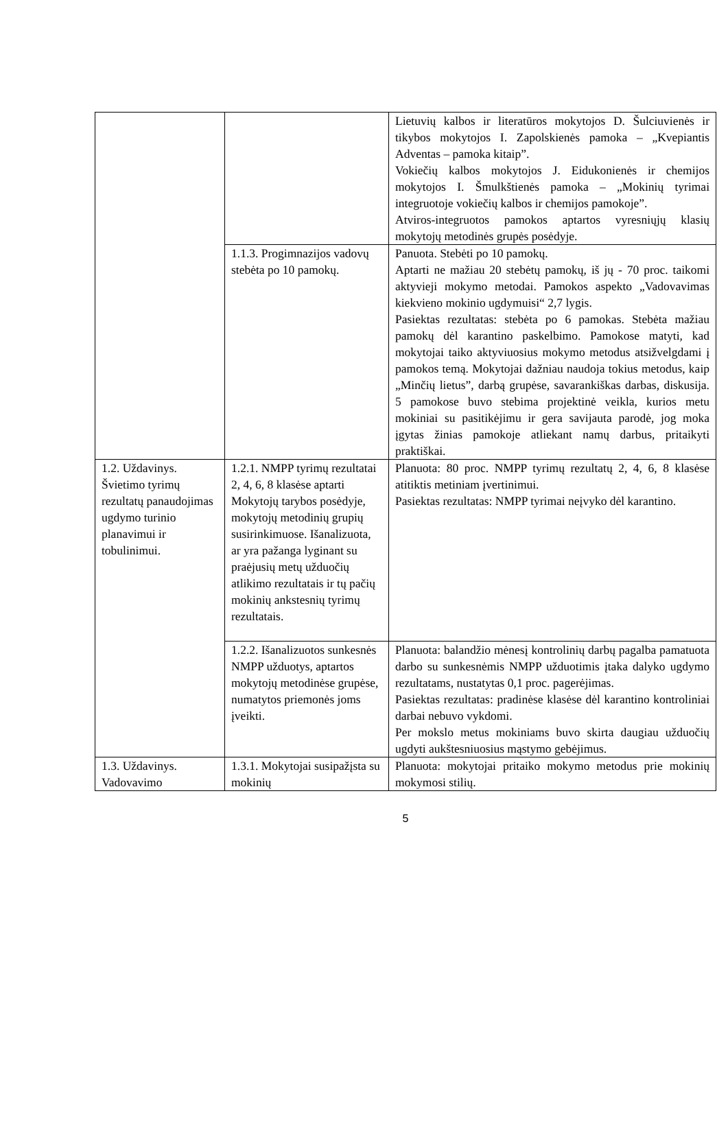| | | Lietuvių kalbos ir literatūros mokytojos D. Šulciuvienės ir tikybos mokytojos I. Zapolskienės pamoka – „Kvepiantis Adventas – pamoka kitaip”. Vokiečių kalbos mokytojos J. Eidukonienės ir chemijos mokytojos I. Šmulkštienės pamoka – „Mokinių tyrimai integruotoje vokiečių kalbos ir chemijos pamokoje”. Atviros-integruotos pamokos aptartos vyresniųjų klasių mokytojų metodinės grupės posėdyje. |
| | 1.1.3. Progimnazijos vadovų stebėta po 10 pamokų. | Panuota. Stebėti po 10 pamokų. Aptarti ne mažiau 20 stebėtų pamokų, iš jų - 70 proc. taikomi aktyvieji mokymo metodai. Pamokos aspekto „Vadovavimas kiekvieno mokinio ugdymuisi“ 2,7 lygis. Pasiektas rezultatas: stebėta po 6 pamokas. Stebėta mažiau pamokų dėl karantino paskelbimo. Pamokose matyti, kad mokytojai taiko aktyviuosius mokymo metodus atsižvelgdami į pamokos temą. Mokytojai dažniau naudoja tokius metodus, kaip „Minčių lietus”, darbą grupėse, savarankiškas darbas, diskusija. 5 pamokose buvo stebima projektinė veikla, kurios metu mokiniai su pasitikėjimu ir gera savijauta parodė, jog moka įgytas žinias pamokoje atliekant namų darbus, pritaikyti praktiškai. |
| 1.2. Uždavinys. Švietimo tyrimų rezultatų panaudojimas ugdymo turinio planavimui ir tobulinimui. | 1.2.1. NMPP tyrimų rezultatai 2, 4, 6, 8 klasėse aptarti Mokytojų tarybos posėdyje, mokytojų metodinių grupių susirinkimuose. Išanalizuota, ar yra pažanga lyginant su praėjusių metų užduočių atlikimo rezultatais ir tų pačių mokinių ankstesnių tyrimų rezultatais. | Planuota: 80 proc. NMPP tyrimų rezultatų 2, 4, 6, 8 klasėse atitiktis metiniam įvertinimui. Pasiektas rezultatas: NMPP tyrimai neįvyko dėl karantino. |
| | 1.2.2. Išanalizuotos sunkesnės NMPP užduotys, aptartos mokytojų metodinėse grupėse, numatytos priemonės joms įveikti. | Planuota: balandžio mėnesį kontrolinių darbų pagalba pamatuota darbo su sunkesnėmis NMPP užduotimis įtaka dalyko ugdymo rezultatams, nustatytas 0,1 proc. pagerėjimas. Pasiektas rezultatas: pradinėse klasėse dėl karantino kontroliniai darbai nebuvo vykdomi. Per mokslo metus mokiniams buvo skirta daugiau užduočių ugdyti aukštesniuosius mąstymo gebėjimus. |
| 1.3. Uždavinys. Vadovavimo | 1.3.1. Mokytojai susipažįsta su mokinių | Planuota: mokytojai pritaiko mokymo metodus prie mokinių mokymosi stilių. |
5